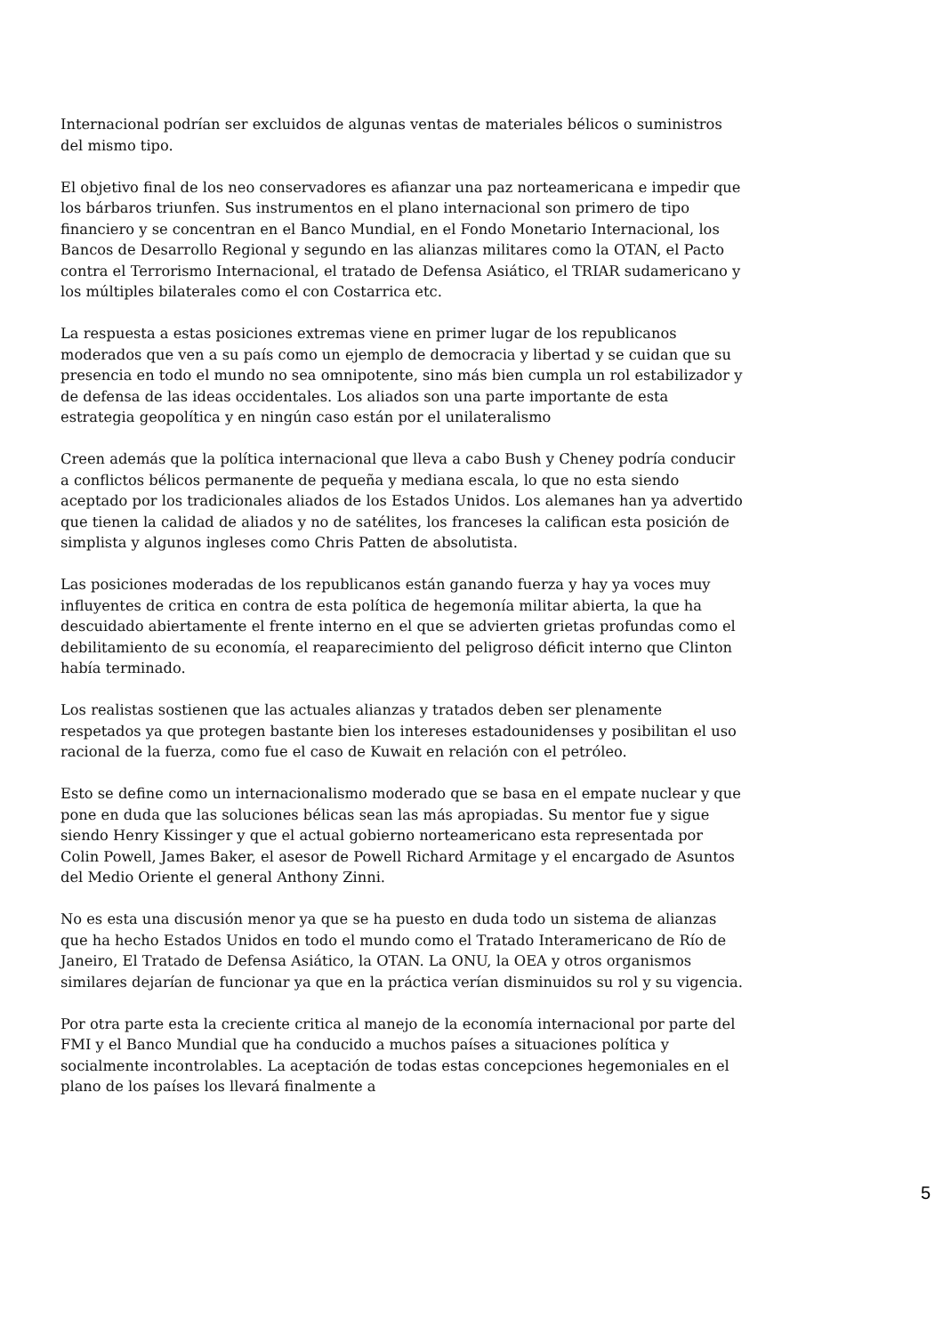Internacional podrían ser excluidos de algunas ventas de materiales bélicos o suministros del mismo tipo.
El objetivo final de los neo conservadores es afianzar una paz norteamericana e impedir que los bárbaros triunfen. Sus instrumentos en el plano internacional son primero de tipo financiero y se concentran en el Banco Mundial, en el Fondo Monetario Internacional, los Bancos de Desarrollo Regional y segundo en las alianzas militares como la OTAN, el Pacto contra el Terrorismo Internacional, el tratado de Defensa Asiático, el TRIAR sudamericano y los múltiples bilaterales como el con Costarrica etc.
La respuesta a estas posiciones extremas viene en primer lugar de los republicanos moderados que ven a su país como un ejemplo de democracia y libertad y se cuidan que su presencia en todo el mundo no sea omnipotente, sino más bien cumpla un rol estabilizador y de defensa de las ideas occidentales. Los aliados son una parte importante de esta estrategia geopolítica y en ningún caso están por el unilateralismo
Creen además que la política internacional que lleva a cabo Bush y Cheney podría conducir a conflictos bélicos permanente de pequeña y mediana escala, lo que no esta siendo aceptado por los tradicionales aliados de los Estados Unidos. Los alemanes han ya advertido que tienen la calidad de aliados y no de satélites, los franceses la califican esta posición de simplista y algunos ingleses como Chris Patten de absolutista.
Las posiciones moderadas de los republicanos están ganando fuerza y hay ya voces muy influyentes de critica en contra de esta política de hegemonía militar abierta, la que ha descuidado abiertamente el frente interno en el que se advierten grietas profundas como el debilitamiento de su economía, el reaparecimiento del peligroso déficit interno que Clinton había terminado.
Los realistas sostienen que las actuales alianzas y tratados deben ser plenamente respetados ya que protegen bastante bien los intereses estadounidenses y posibilitan el uso racional de la fuerza, como fue el caso de Kuwait en relación con el petróleo.
Esto se define como un internacionalismo moderado que se basa en el empate nuclear y que pone en duda que las soluciones bélicas sean las más apropiadas. Su mentor fue y sigue siendo Henry Kissinger y que el actual gobierno norteamericano esta representada por Colin Powell, James Baker, el asesor de Powell Richard Armitage y el encargado de Asuntos del Medio Oriente el general Anthony Zinni.
No es esta una discusión menor ya que se ha puesto en duda todo un sistema de alianzas que ha hecho Estados Unidos en todo el mundo como el Tratado Interamericano de Río de Janeiro, El Tratado de Defensa Asiático, la OTAN. La ONU, la OEA y otros organismos similares dejarían de funcionar ya que en la práctica verían disminuidos su rol y su vigencia.
Por otra parte esta la creciente critica al manejo de la economía internacional por parte del FMI y el Banco Mundial que ha conducido a muchos países a situaciones política y socialmente incontrolables. La aceptación de todas estas concepciones hegemoniales en el plano de los países los llevará finalmente a
5